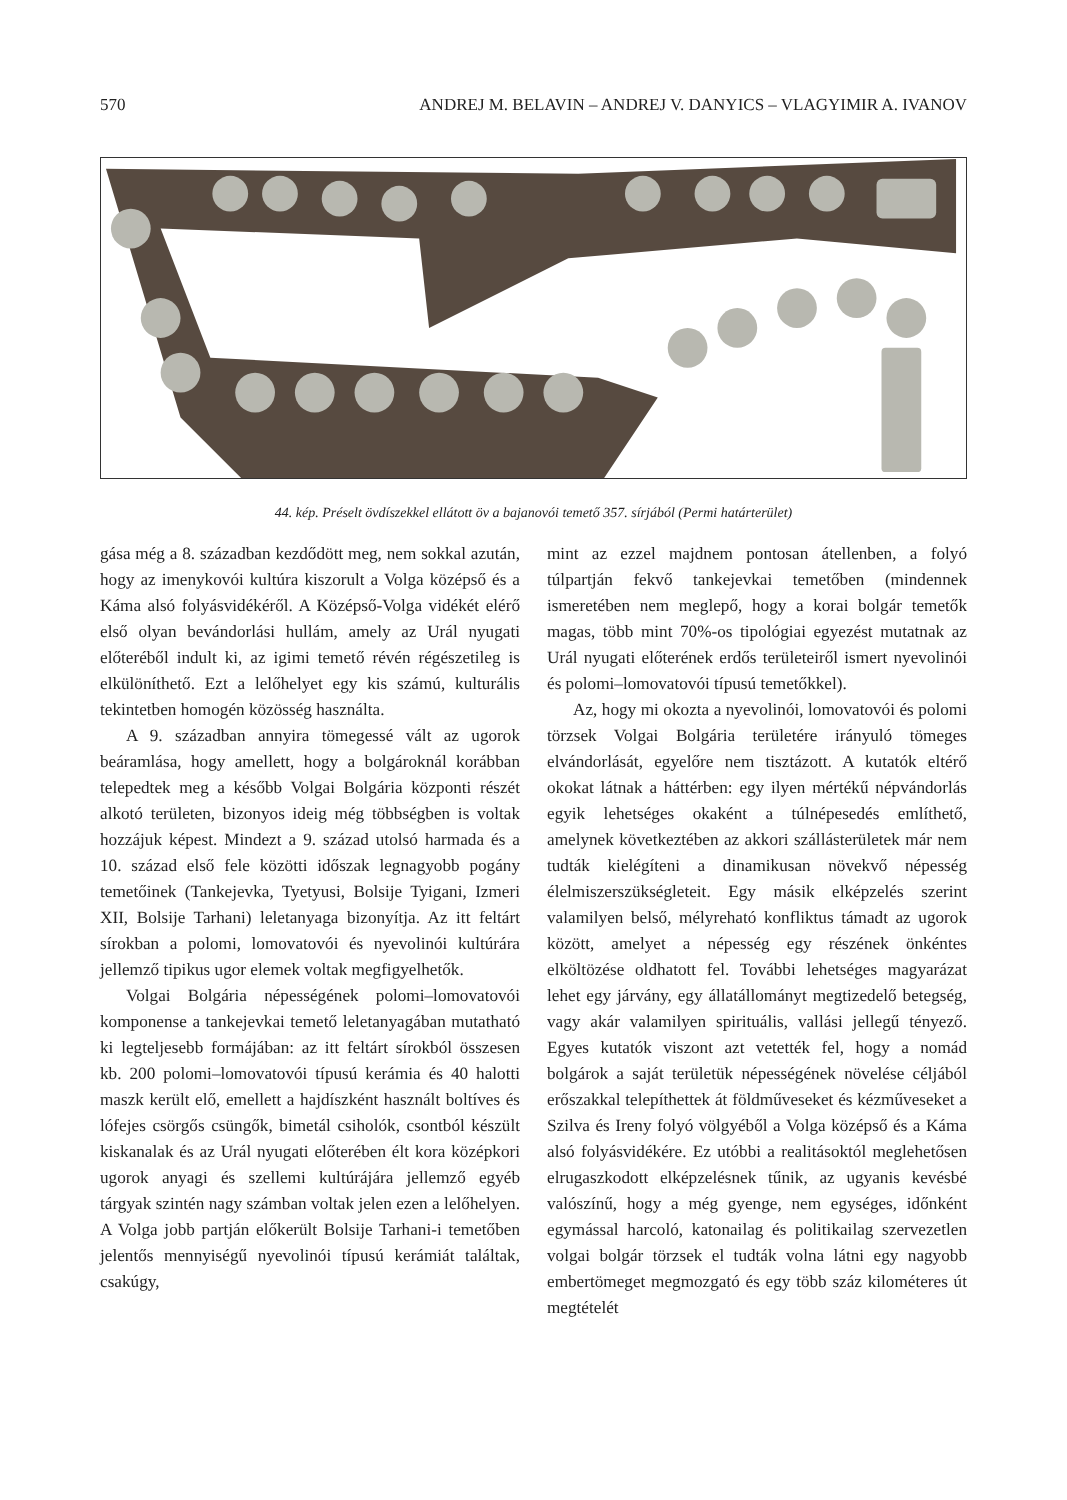570 ANDREJ M. BELAVIN – ANDREJ V. DANYICS – VLAGYIMIR A. IVANOV
44. kép. Préselt övdíszekkel ellátott öv a bajanovói temető 357. sírjából (Permi határterület)
gása még a 8. században kezdődött meg, nem sokkal azután, hogy az imenykovói kultúra kiszorult a Volga középső és a Káma alsó folyásvidékéről. A Középső-Volga vidékét elérő első olyan bevándorlási hullám, amely az Urál nyugati előteréből indult ki, az igimi temető révén régészetileg is elkülöníthető. Ezt a lelőhelyet egy kis számú, kulturális tekintetben homogén közösség használta.
A 9. században annyira tömegessé vált az ugorok beáramlása, hogy amellett, hogy a bolgároknál korábban telepedtek meg a később Volgai Bolgária központi részét alkotó területen, bizonyos ideig még többségben is voltak hozzájuk képest. Mindezt a 9. század utolsó harmada és a 10. század első fele közötti időszak legnagyobb pogány temetőinek (Tankejevka, Tyetyusi, Bolsije Tyigani, Izmeri XII, Bolsije Tarhani) leletanyaga bizonyítja. Az itt feltárt sírokban a polomi, lomovatovói és nyevolinói kultúrára jellemző tipikus ugor elemek voltak megfigyelhetők.
Volgai Bolgária népességének polomi–lomovatovói komponense a tankejevkai temető leletanyagában mutatható ki legteljesebb formájában: az itt feltárt sírokból összesen kb. 200 polomi–lomovatovói típusú kerámia és 40 halotti maszk került elő, emellett a hajdíszként használt boltíves és lófejes csörgős csüngők, bimetál csiholók, csontból készült kiskanalak és az Urál nyugati előterében élt kora középkori ugorok anyagi és szellemi kultúrájára jellemző egyéb tárgyak szintén nagy számban voltak jelen ezen a lelőhelyen. A Volga jobb partján előkerült Bolsije Tarhani-i temetőben jelentős mennyiségű nyevolinói típusú kerámiát találtak, csakúgy,
mint az ezzel majdnem pontosan átellenben, a folyó túlpartján fekvő tankejevkai temetőben (mindennek ismeretében nem meglepő, hogy a korai bolgár temetők magas, több mint 70%-os tipológiai egyezést mutatnak az Urál nyugati előterének erdős területeiről ismert nyevolinói és polomi–lomovatovói típusú temetőkkel).
Az, hogy mi okozta a nyevolinói, lomovatovói és polomi törzsek Volgai Bolgária területére irányuló tömeges elvándorlását, egyelőre nem tisztázott. A kutatók eltérő okokat látnak a háttérben: egy ilyen mértékű népvándorlás egyik lehetséges okaként a túlnépesedés említhető, amelynek következtében az akkori szállásterületek már nem tudták kielégíteni a dinamikusan növekvő népesség élelmiszerszükségleteit. Egy másik elképzelés szerint valamilyen belső, mélyreható konfliktus támadt az ugorok között, amelyet a népesség egy részének önkéntes elköltözése oldhatott fel. További lehetséges magyarázat lehet egy járvány, egy állatállományt megtizedelő betegség, vagy akár valamilyen spirituális, vallási jellegű tényező. Egyes kutatók viszont azt vetették fel, hogy a nomád bolgárok a saját területük népességének növelése céljából erőszakkal telepíthettek át földműveseket és kézműveseket a Szilva és Ireny folyó völgyéből a Volga középső és a Káma alsó folyásvidékére. Ez utóbbi a realitásoktól meglehetősen elrugaszkodott elképzelésnek tűnik, az ugyanis kevésbé valószínű, hogy a még gyenge, nem egységes, időnként egymással harcoló, katonailag és politikailag szervezetlen volgai bolgár törzsek el tudták volna látni egy nagyobb embertömeget megmozgató és egy több száz kilométeres út megtételét